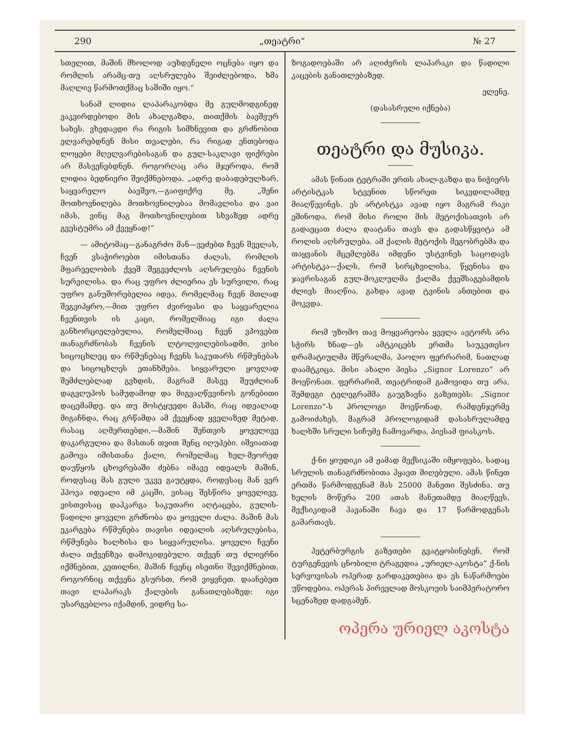290 „თეატრი“№ 27
სთელით, მაშინ მხოლოდ აუხდენელი ოცნება იყო და რომლის არამც-თუ აღსრულება შეიძლებოდა, ხმა მაღლივ წარმოთქმაც საშიში იყო.“
სანამ ლიდია ლაპარაკობდა მე გულმოდგინედ ვაკვირდებოდი მის ახალგაზდა, თითქმის ბავშვურ სახეს. ვხედავდი რა რიგის სიმხნევით და გრძნობით ელვარებდნენ მისი თვალები, რა რიგად ენთებოდა ლოყები მღელვარებისაგან და გულ-საკლავი ფიქრები არ მასვენებდნენ. როგორღაც არა მჯეროდა, რომ ლიდია ბედნიერი შეიქმნებოდა. „ადრე დაბადებულხარ, საყვარელო ბავშვო,—გაიფიქრე მე. „შენი მოთხოვნილება მოთხოვნილებაა მომავლისა და ვაი იმას, ვინც მაგ მოთხოვნილებით სხვაზედ ადრე გვესტუმრა ამ ქვეყნად!“
— ამიტომაც—განაგრძო მან—ვეძებთ ჩვენ შველას, ჩვენ ვსაჭიროებთ იმისთანა ძალას, რომლის მფარველობის ქვეშ შეგვეძლოს აღსრულება ჩვენის სურვილისა. და რაც უფრო ძლიერია ეს სურვილი, რაც უფრო განუშორებელია იდეა, რომელმაც ჩვენ მთლად შეგვიპყრო,—მით უფრო ძვირფასი და საყვარელია ჩვენთვის ის კაცი, რომელშიაც იგი ძალა განხორციელებულია, რომელშიაც ჩვენ ვპოვებთ თანაგრძნობას ჩვენის ლტოლვილებისადმი, ვისი სიცოცხლეც და რწმუნებაც ჩვენს საკუთარს რწმუნებას და სიცოცხლეს ეთანხმება. სიყვარული ყოვლად შემძლებლად გვხდის, მაგრამ მასვე შეუძლიან დაგვღუპოს სამუდამოდ და მიგვაღწევინოს გონებითი დაცემამდე. და თუ მოსტყუედი მასში, რაც იდეალად მიგაჩნდა, რაც გრწამდა ამ ქვეყნად ყველაზედ მეტად, რასაც აღმერთებდი,—მაშინ შენთვის ყოველივე დაკარგულია და მასთან თვით შენც იღუპები. იშვიათად გამოვა იმისთანა ქალი, რომელმაც ხელ-მეორედ დაუწყოს ცხოვრებაში ძებნა იმავე იდეალს მაშინ, როდესაც მას გული უკვე გაუტყდა, როდესაც მან ვერ ჰპოვა იდეალი იმ კაცში, ვისაც შესწირა ყოველივე, ვისთვისაც დაჰკარგა საკუთარი აღტაცება, გულის-წადილი ყოველი გრძნობა და ყოველი ძალა. მაშინ მას ეკარგება რწმუნება თავისი იდეალის აღსრულებისა, რწმუნება ხალხისა და სიყვარულისა. ყოველი ჩვენი ძალა თქვენზეა დამოკიდებული. თქვენ თუ ძლიერნი იქმნებით, კეთილნი, მაშინ ჩვენც ისეთნი შევიქმნებით, როგორნიც თქვენა გსურსთ, რომ ვიყვნეთ. დაანებეთ თავი ლაპარაკს ქალების განათლებაზედ: იგი უსარგებლოა იქამდინ, ვიდრე სა-
ზოგადოებაში არ აღიძვრის ლაპარაკი და წადილი კაცების განათლებაზედ.
ელენე.
(დასასრული იქნება)
თეატრი და მუსიკა.
ამას წინათ ტეტრაში ერთს ახალ-გაზდა და ნიჭიერს არტისტკას სტვენით სწორეთ სიკვდილამდე მიაღწევინეს. ეს არტისტკა ავად იყო მაგრამ რაკი ეშინოდა, რომ მისი როლი მის მეტოქისათვის არ გადაეცათ ძალა დაატანა თავს და გადასწყვიტა ამ როლის აღსრულება. ამ ქალის მეტოქის მეგობრებმა და თაყვანის მცემლებმა იმდენი უსტვინეს საცოდავს არტისტკა—ქალს, რომ სირცხვილისა, წყენისა და ჯავრისაგან გულ-მოკლულმა ქალმა ქვეშსაგებამდის ძლივს მიაღწია, გახდა ავად ტვინის ანთებით და მოკვდა.
რომ უზომო თავ მოყვარეობა ყველა ავტორს არა სჭირს ზნად—ეს ამტკიცებს ერთმა საუკეთესო დრამატიულმა მწერალმა, პაოლო ფერრარიმ, ნათლად დაამტკიცა. მისი ახალი პიესა „Signor Lorenzo“ არ მოეწონათ. ფერრარიმ, თეატრიდამ გამოვიდა თუ არა, შემდეგი ტელეგრამმა გაუგზავნა გაზეთებს: „Signor Lorenzo“-ს პროლოგი მოეწონად, რამდენჯერმე გამოიძახეს, მაგრამ პროლოგიდამ დასასრულამდე ხალხში სრული სიჩუმე ჩამოვარდა, პიესამ ფიასკოს.
ქ-ნი ყიუდიკი ამ ჟამად მექსიკაში იმყოფება, სადაც სრულის თანაგრძნობითა ჰყავთ მიღებული. ამას წინეთ ერთმა წარმოდგენამ მას 25000 მანეთი შესძინა. თუ ხელის მოწერა 200 ათას მანეთამდე მიაღწევს, მექსიკიდამ ჰავანაში ჩავა და 17 წარმოდგენას გამართავს.
პეტერბურგის გაზეთები გვატყობინებენ, რომ ტურგენევის ცნობილი ტრაგედია „ურიელ-აკოსტა“ ქ-ნის სერვოვისას ოპერად გარდაკეთებია და ეს ნაწარმოები უწოდებია. ოპერას პირველად მოსკოვის საიმპერატორო სცენაზედ დადგამენ.
ოპერა ურიელ აკოსტა